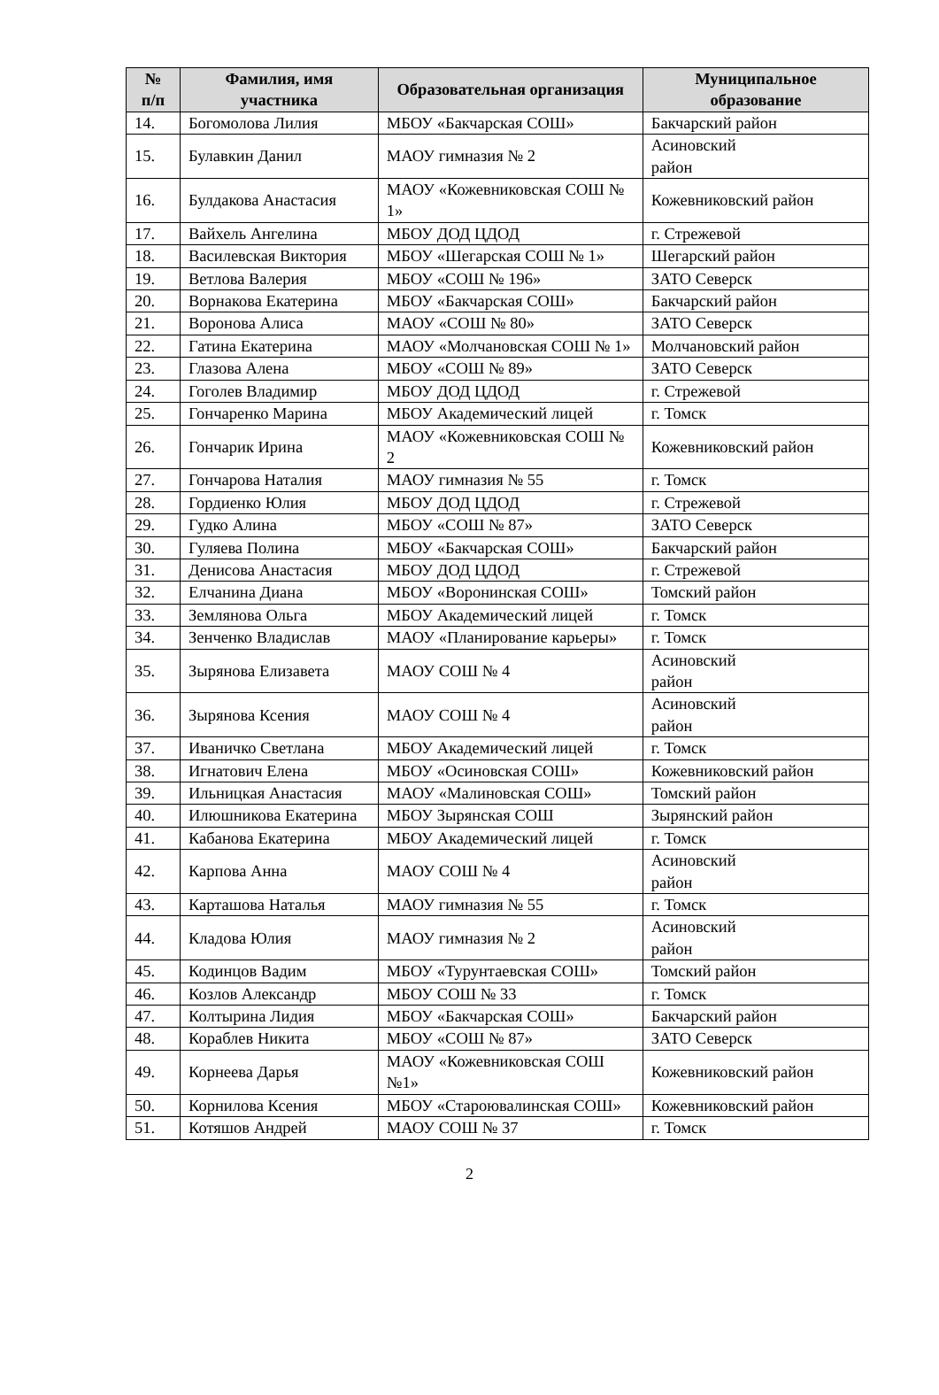| № п/п | Фамилия, имя участника | Образовательная организация | Муниципальное образование |
| --- | --- | --- | --- |
| 14. | Богомолова Лилия | МБОУ «Бакчарская СОШ» | Бакчарский район |
| 15. | Булавкин Данил | МАОУ гимназия № 2 | Асиновский район |
| 16. | Булдакова Анастасия | МАОУ «Кожевниковская СОШ № 1» | Кожевниковский район |
| 17. | Вайхель Ангелина | МБОУ ДОД ЦДОД | г. Стрежевой |
| 18. | Василевская Виктория | МБОУ «Шегарская СОШ № 1» | Шегарский район |
| 19. | Ветлова Валерия | МБОУ «СОШ № 196» | ЗАТО Северск |
| 20. | Ворнакова Екатерина | МБОУ «Бакчарская СОШ» | Бакчарский район |
| 21. | Воронова Алиса | МАОУ «СОШ № 80» | ЗАТО Северск |
| 22. | Гатина Екатерина | МАОУ «Молчановская СОШ № 1» | Молчановский район |
| 23. | Глазова Алена | МБОУ «СОШ № 89» | ЗАТО Северск |
| 24. | Гоголев Владимир | МБОУ ДОД ЦДОД | г. Стрежевой |
| 25. | Гончаренко Марина | МБОУ Академический лицей | г. Томск |
| 26. | Гончарик Ирина | МАОУ «Кожевниковская СОШ № 2 | Кожевниковский район |
| 27. | Гончарова Наталия | МАОУ гимназия № 55 | г. Томск |
| 28. | Гордиенко Юлия | МБОУ ДОД ЦДОД | г. Стрежевой |
| 29. | Гудко Алина | МБОУ «СОШ № 87» | ЗАТО Северск |
| 30. | Гуляева Полина | МБОУ «Бакчарская СОШ» | Бакчарский район |
| 31. | Денисова Анастасия | МБОУ ДОД ЦДОД | г. Стрежевой |
| 32. | Елчанина Диана | МБОУ «Воронинская СОШ» | Томский район |
| 33. | Землянова Ольга | МБОУ Академический лицей | г. Томск |
| 34. | Зенченко Владислав | МАОУ «Планирование карьеры» | г. Томск |
| 35. | Зырянова Елизавета | МАОУ СОШ № 4 | Асиновский район |
| 36. | Зырянова Ксения | МАОУ СОШ № 4 | Асиновский район |
| 37. | Иваничко Светлана | МБОУ Академический лицей | г. Томск |
| 38. | Игнатович Елена | МБОУ «Осиновская СОШ» | Кожевниковский район |
| 39. | Ильницкая Анастасия | МАОУ «Малиновская СОШ» | Томский район |
| 40. | Илюшникова Екатерина | МБОУ Зырянская СОШ | Зырянский район |
| 41. | Кабанова Екатерина | МБОУ Академический лицей | г. Томск |
| 42. | Карпова Анна | МАОУ СОШ № 4 | Асиновский район |
| 43. | Карташова Наталья | МАОУ гимназия № 55 | г. Томск |
| 44. | Кладова Юлия | МАОУ гимназия № 2 | Асиновский район |
| 45. | Кодинцов Вадим | МБОУ «Турунтаевская СОШ» | Томский район |
| 46. | Козлов Александр | МБОУ СОШ № 33 | г. Томск |
| 47. | Колтырина Лидия | МБОУ «Бакчарская СОШ» | Бакчарский район |
| 48. | Кораблев Никита | МБОУ «СОШ № 87» | ЗАТО Северск |
| 49. | Корнеева Дарья | МАОУ «Кожевниковская СОШ №1» | Кожевниковский район |
| 50. | Корнилова Ксения | МБОУ «Староювалинская СОШ» | Кожевниковский район |
| 51. | Котяшов Андрей | МАОУ СОШ № 37 | г. Томск |
2